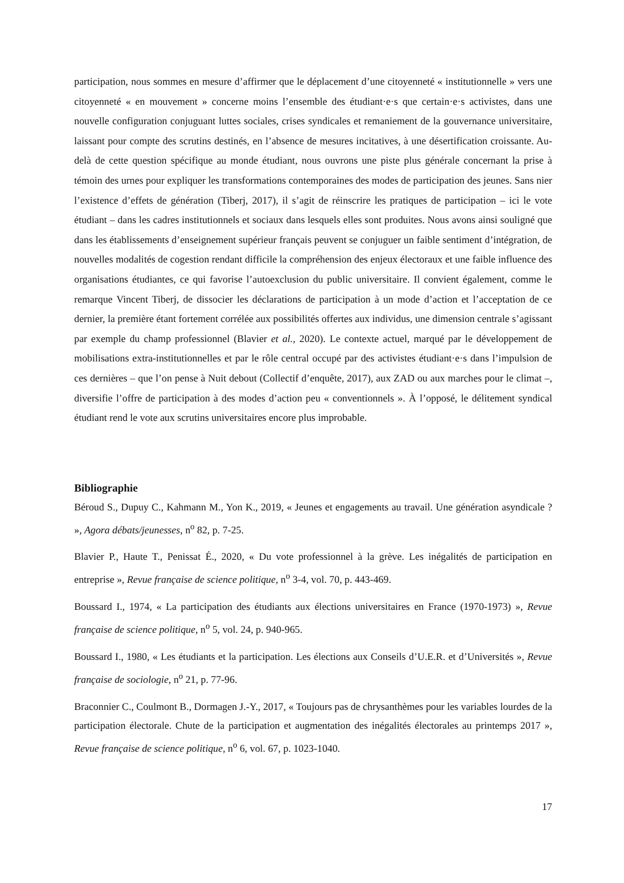participation, nous sommes en mesure d’affirmer que le déplacement d’une citoyenneté « institutionnelle » vers une citoyenneté « en mouvement » concerne moins l’ensemble des étudiant·e·s que certain·e·s activistes, dans une nouvelle configuration conjuguant luttes sociales, crises syndicales et remaniement de la gouvernance universitaire, laissant pour compte des scrutins destinés, en l’absence de mesures incitatives, à une désertification croissante. Au-delà de cette question spécifique au monde étudiant, nous ouvrons une piste plus générale concernant la prise à témoin des urnes pour expliquer les transformations contemporaines des modes de participation des jeunes. Sans nier l’existence d’effets de génération (Tiberj, 2017), il s’agit de réinscrire les pratiques de participation – ici le vote étudiant – dans les cadres institutionnels et sociaux dans lesquels elles sont produites. Nous avons ainsi souligné que dans les établissements d’enseignement supérieur français peuvent se conjuguer un faible sentiment d’intégration, de nouvelles modalités de cogestion rendant difficile la compréhension des enjeux électoraux et une faible influence des organisations étudiantes, ce qui favorise l’autoexclusion du public universitaire. Il convient également, comme le remarque Vincent Tiberj, de dissocier les déclarations de participation à un mode d’action et l’acceptation de ce dernier, la première étant fortement corrélée aux possibilités offertes aux individus, une dimension centrale s’agissant par exemple du champ professionnel (Blavier et al., 2020). Le contexte actuel, marqué par le développement de mobilisations extra-institutionnelles et par le rôle central occupé par des activistes étudiant·e·s dans l’impulsion de ces dernières – que l’on pense à Nuit debout (Collectif d’enquête, 2017), aux ZAD ou aux marches pour le climat –, diversifie l’offre de participation à des modes d’action peu « conventionnels ». À l’opposé, le délitement syndical étudiant rend le vote aux scrutins universitaires encore plus improbable.
Bibliographie
Béroud S., Dupuy C., Kahmann M., Yon K., 2019, « Jeunes et engagements au travail. Une génération asyndicale ? », Agora débats/jeunesses, n<sup>o</sup> 82, p. 7-25.
Blavier P., Haute T., Penissat É., 2020, « Du vote professionnel à la grève. Les inégalités de participation en entreprise », Revue française de science politique, n<sup>o</sup> 3-4, vol. 70, p. 443-469.
Boussard I., 1974, « La participation des étudiants aux élections universitaires en France (1970-1973) », Revue française de science politique, n<sup>o</sup> 5, vol. 24, p. 940-965.
Boussard I., 1980, « Les étudiants et la participation. Les élections aux Conseils d’U.E.R. et d’Universités », Revue française de sociologie, n<sup>o</sup> 21, p. 77-96.
Braconnier C., Coulmont B., Dormagen J.-Y., 2017, « Toujours pas de chrysanthèmes pour les variables lourdes de la participation électorale. Chute de la participation et augmentation des inégalités électorales au printemps 2017 », Revue française de science politique, n<sup>o</sup> 6, vol. 67, p. 1023-1040.
17